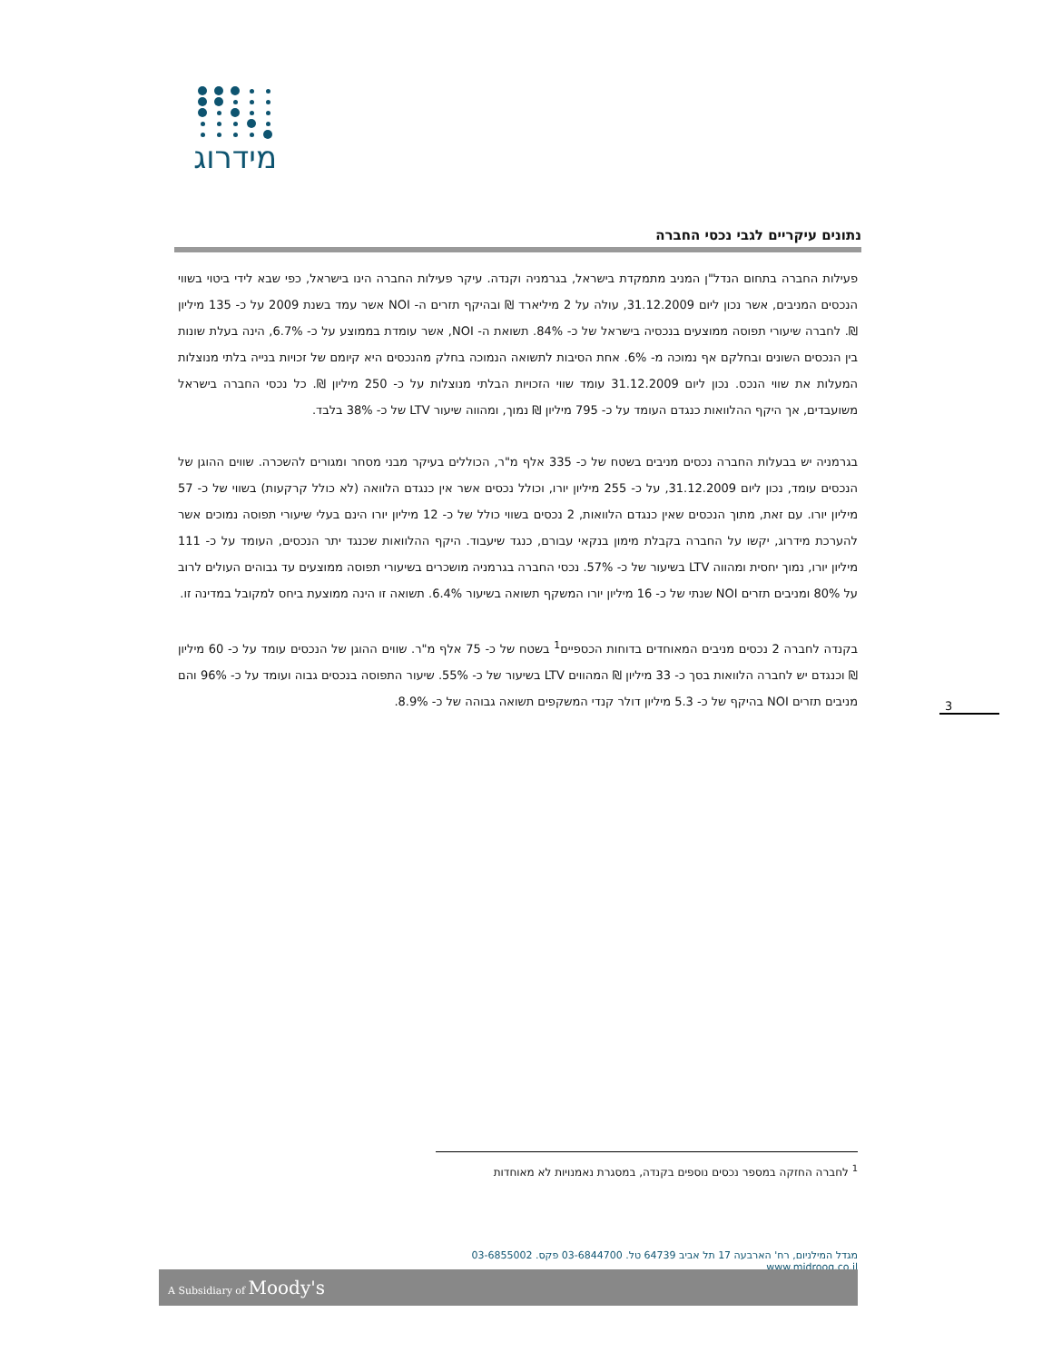מידרוג
נתונים עיקריים לגבי נכסי החברה
פעילות החברה בתחום הנדל"ן המניב מתמקדת בישראל, בגרמניה וקנדה. עיקר פעילות החברה הינו בישראל, כפי שבא לידי ביטוי בשווי הנכסים המניבים, אשר נכון ליום 31.12.2009, עולה על 2 מיליארד ₪ ובהיקף תזרים ה- NOI אשר עמד בשנת 2009 על כ- 135 מיליון ₪. לחברה שיעורי תפוסה ממוצעים בנכסיה בישראל של כ- 84%. תשואת ה- NOI, אשר עומדת בממוצע על כ- 6.7%, הינה בעלת שונות בין הנכסים השונים ובחלקם אף נמוכה מ- 6%. אחת הסיבות לתשואה הנמוכה בחלק מהנכסים היא קיומם של זכויות בנייה בלתי מנוצלות המעלות את שווי הנכס. נכון ליום 31.12.2009 עומד שווי הזכויות הבלתי מנוצלות על כ- 250 מיליון ₪. כל נכסי החברה בישראל משועבדים, אך היקף ההלוואות כנגדם העומד על כ- 795 מיליון ₪ נמוך, ומהווה שיעור LTV של כ- 38% בלבד.
בגרמניה יש בבעלות החברה נכסים מניבים בשטח של כ- 335 אלף מ"ר, הכוללים בעיקר מבני מסחר ומגורים להשכרה. שווים ההוגן של הנכסים עומד, נכון ליום 31.12.2009, על כ- 255 מיליון יורו, וכולל נכסים אשר אין כנגדם הלוואה (לא כולל קרקעות) בשווי של כ- 57 מיליון יורו. עם זאת, מתוך הנכסים שאין כנגדם הלוואות, 2 נכסים בשווי כולל של כ- 12 מיליון יורו הינם בעלי שיעורי תפוסה נמוכים אשר להערכת מידרוג, יקשו על החברה בקבלת מימון בנקאי עבורם, כנגד שיעבוד. היקף ההלוואות שכנגד יתר הנכסים, העומד על כ- 111 מיליון יורו, נמוך יחסית ומהווה LTV בשיעור של כ- 57%. נכסי החברה בגרמניה מושכרים בשיעורי תפוסה ממוצעים עד גבוהים העולים לרוב על 80% ומניבים תזרים NOI שנתי של כ- 16 מיליון יורו המשקף תשואה בשיעור 6.4%. תשואה זו הינה ממוצעת ביחס למקובל במדינה זו.
בקנדה לחברה 2 נכסים מניבים המאוחדים בדוחות הכספיים<sup>1</sup> בשטח של כ- 75 אלף מ"ר. שווים ההוגן של הנכסים עומד על כ- 60 מיליון ₪ וכנגדם יש לחברה הלוואות בסך כ- 33 מיליון ₪ המהווים LTV בשיעור של כ- 55%. שיעור התפוסה בנכסים גבוה ועומד על כ- 96% והם מניבים תזרים NOI בהיקף של כ- 5.3 מיליון דולר קנדי המשקפים תשואה גבוהה של כ- 8.9%.
3
<sup>1</sup> לחברה החזקה במספר נכסים נוספים בקנדה, במסגרת נאמנויות לא מאוחדות
מגדל המילניום, רח' הארבעה 17 תל אביב 64739 טל. 03-6844700 פקס. 03-6855002 www.midroog.co.il
A Subsidiary of Moody's